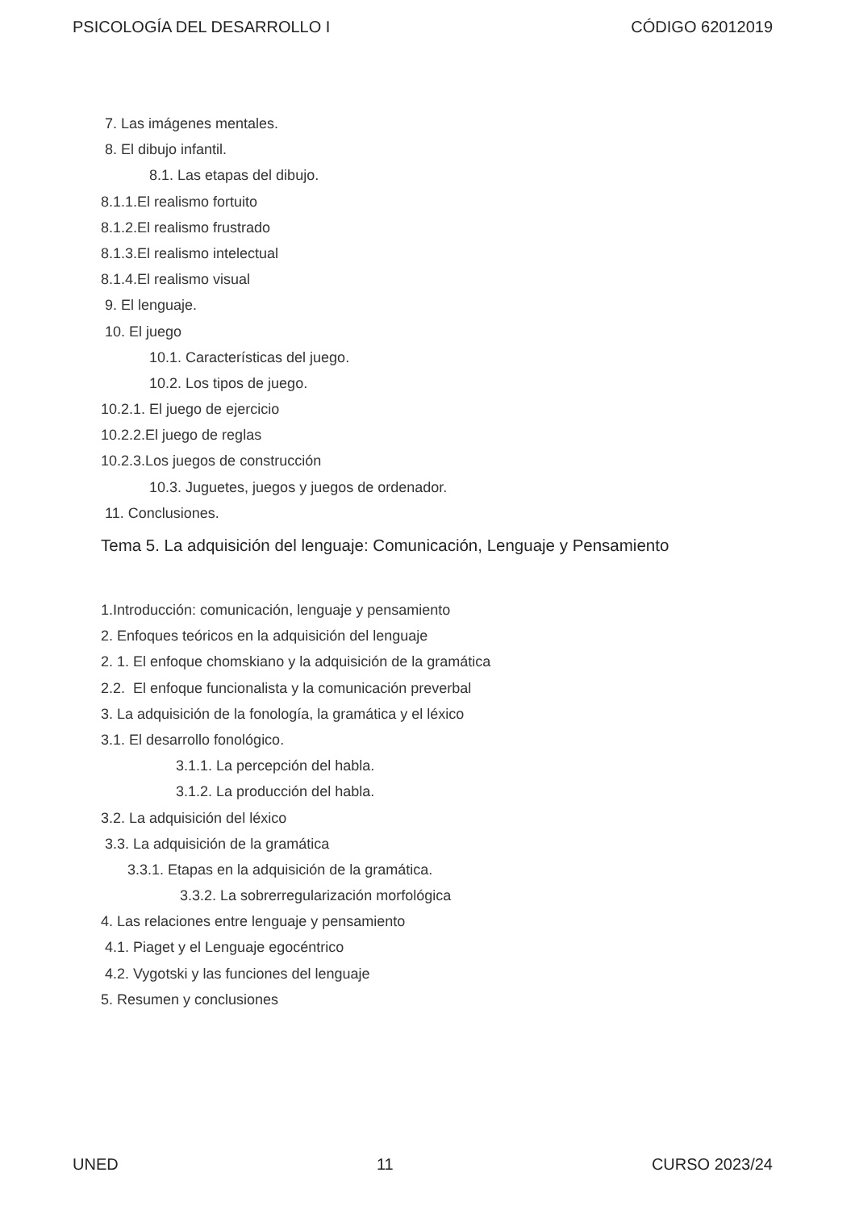PSICOLOGÍA DEL DESARROLLO I CÓDIGO 62012019
7. Las imágenes mentales.
8. El dibujo infantil.
8.1. Las etapas del dibujo.
8.1.1.El realismo fortuito
8.1.2.El realismo frustrado
8.1.3.El realismo intelectual
8.1.4.El realismo visual
9. El lenguaje.
10. El juego
10.1. Características del juego.
10.2. Los tipos de juego.
10.2.1. El juego de ejercicio
10.2.2.El juego de reglas
10.2.3.Los juegos de construcción
10.3. Juguetes, juegos y juegos de ordenador.
11. Conclusiones.
Tema 5. La adquisición del lenguaje: Comunicación, Lenguaje y Pensamiento
1.Introducción: comunicación, lenguaje y pensamiento
2. Enfoques teóricos en la adquisición del lenguaje
2. 1. El enfoque chomskiano y la adquisición de la gramática
2.2. El enfoque funcionalista y la comunicación preverbal
3. La adquisición de la fonología, la gramática y el léxico
3.1. El desarrollo fonológico.
3.1.1. La percepción del habla.
3.1.2. La producción del habla.
3.2. La adquisición del léxico
3.3. La adquisición de la gramática
3.3.1. Etapas en la adquisición de la gramática.
3.3.2. La sobrerregularización morfológica
4. Las relaciones entre lenguaje y pensamiento
4.1. Piaget y el Lenguaje egocéntrico
4.2. Vygotski y las funciones del lenguaje
5. Resumen y conclusiones
UNED 11 CURSO 2023/24